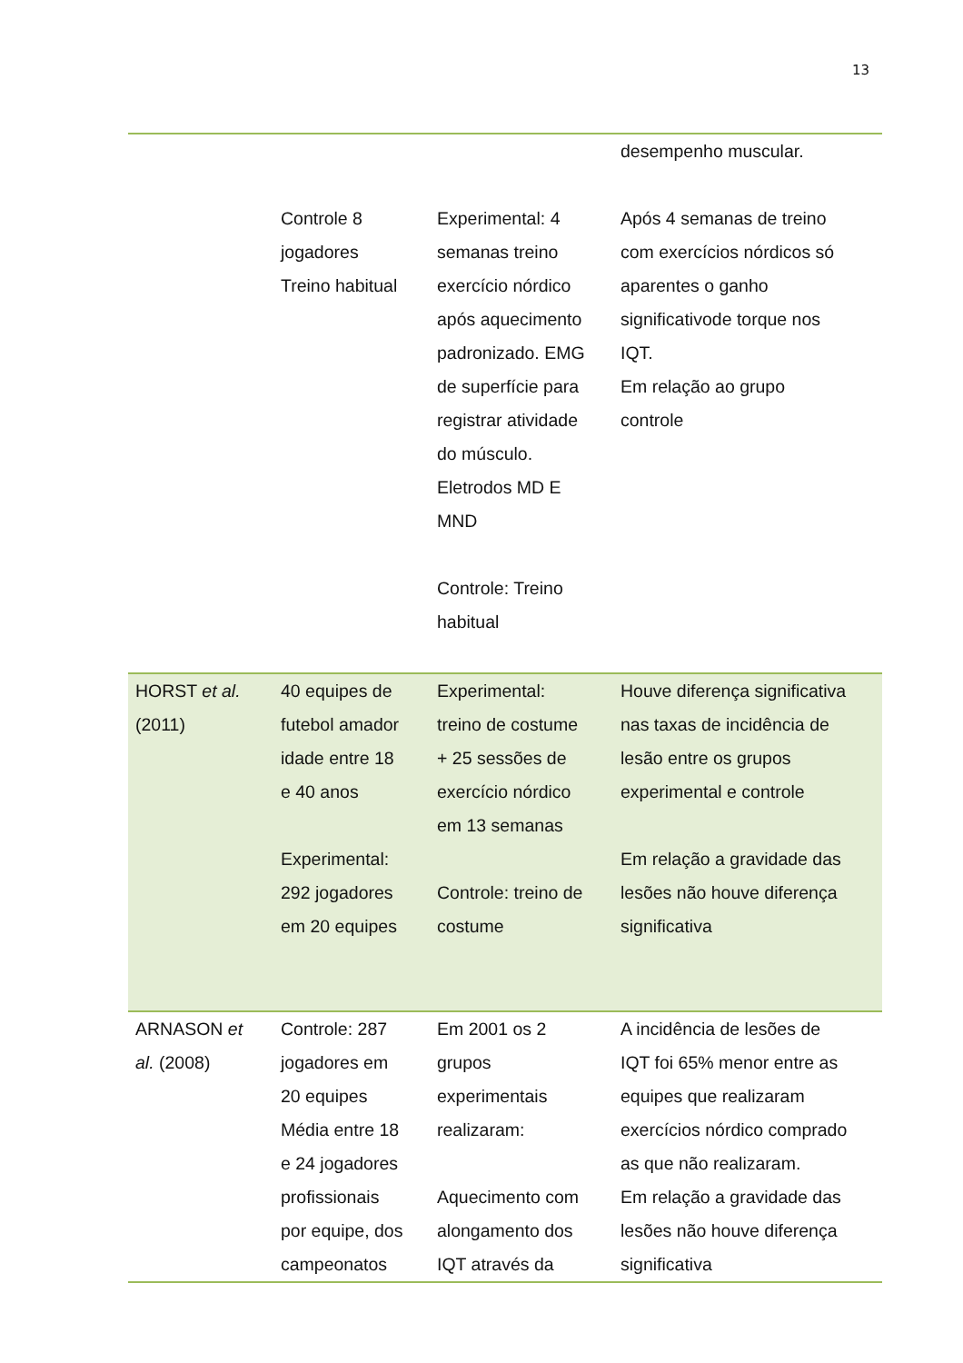13
| | Controle 8 jogadores Treino habitual | Experimental: 4 semanas treino exercício nórdico após aquecimento padronizado. EMG de superfície para registrar atividade do músculo. Eletrodos MD E MND Controle: Treino habitual | desempenho muscular. Após 4 semanas de treino com exercícios nórdicos só aparentes o ganho significativode torque nos IQT. Em relação ao grupo controle |
| HORST et al. (2011) | 40 equipes de futebol amador idade entre 18 e 40 anos Experimental: 292 jogadores em 20 equipes | Experimental: treino de costume + 25 sessões de exercício nórdico em 13 semanas Controle: treino de costume | Houve diferença significativa nas taxas de incidência de lesão entre os grupos experimental e controle Em relação a gravidade das lesões não houve diferença significativa |
| ARNASON et al. (2008) | Controle: 287 jogadores em 20 equipes Média entre 18 e 24 jogadores profissionais por equipe, dos campeonatos | Em 2001 os 2 grupos experimentais realizaram: Aquecimento com alongamento dos IQT através da | A incidência de lesões de IQT foi 65% menor entre as equipes que realizaram exercícios nórdico comprado as que não realizaram. Em relação a gravidade das lesões não houve diferença significativa |